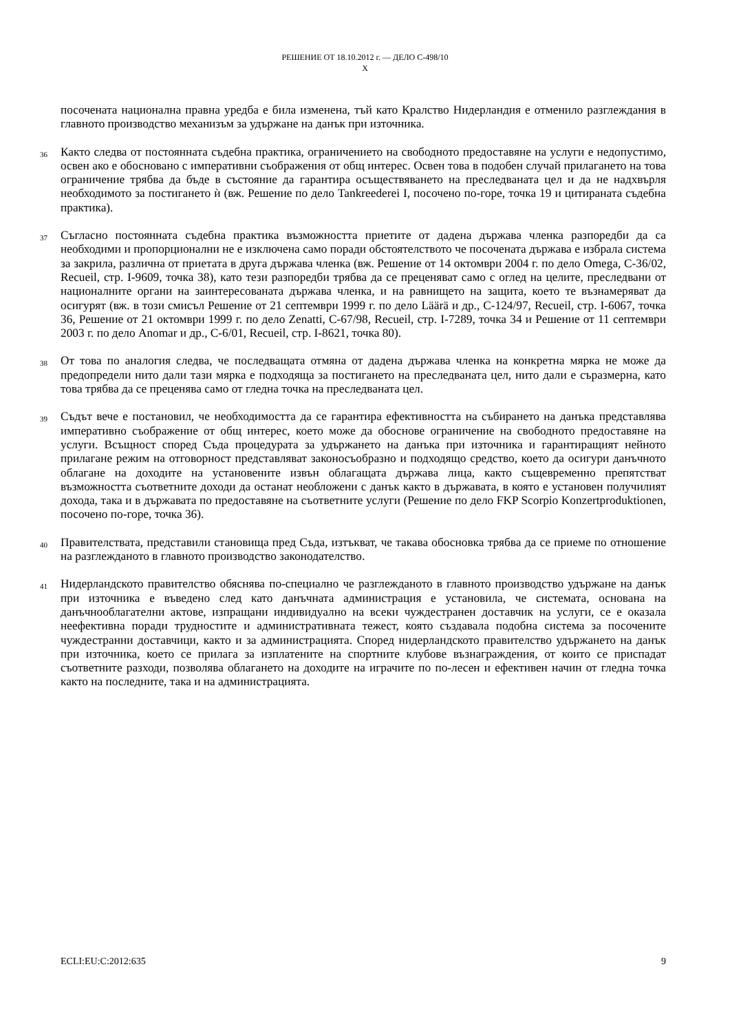РЕШЕНИЕ ОТ 18.10.2012 г. — ДЕЛО C-498/10
X
посочената национална правна уредба е била изменена, тъй като Кралство Нидерландия е отменило разглеждания в главното производство механизъм за удържане на данък при източника.
36 Както следва от постоянната съдебна практика, ограничението на свободното предоставяне на услуги е недопустимо, освен ако е обосновано с императивни съображения от общ интерес. Освен това в подобен случай прилагането на това ограничение трябва да бъде в състояние да гарантира осъществяването на преследваната цел и да не надхвърля необходимото за постигането ѝ (вж. Решение по дело Tankreederei I, посочено по-горе, точка 19 и цитираната съдебна практика).
37 Съгласно постоянната съдебна практика възможността приетите от дадена държава членка разпоредби да са необходими и пропорционални не е изключена само поради обстоятелството че посочената държава е избрала система за закрила, различна от приетата в друга държава членка (вж. Решение от 14 октомври 2004 г. по дело Omega, C-36/02, Recueil, стр. I-9609, точка 38), като тези разпоредби трябва да се преценяват само с оглед на целите, преследвани от националните органи на заинтересованата държава членка, и на равнището на защита, което те възнамеряват да осигурят (вж. в този смисъл Решение от 21 септември 1999 г. по дело Läärä и др., C-124/97, Recueil, стр. I-6067, точка 36, Решение от 21 октомври 1999 г. по дело Zenatti, C-67/98, Recueil, стр. I-7289, точка 34 и Решение от 11 септември 2003 г. по дело Anomar и др., C-6/01, Recueil, стр. I-8621, точка 80).
38 От това по аналогия следва, че последващата отмяна от дадена държава членка на конкретна мярка не може да предопредели нито дали тази мярка е подходяща за постигането на преследваната цел, нито дали е съразмерна, като това трябва да се преценява само от гледна точка на преследваната цел.
39 Съдът вече е постановил, че необходимостта да се гарантира ефективността на събирането на данъка представлява императивно съображение от общ интерес, което може да обоснове ограничение на свободното предоставяне на услуги. Всъщност според Съда процедурата за удържането на данъка при източника и гарантиращият нейното прилагане режим на отговорност представляват законосъобразно и подходящо средство, което да осигури данъчното облагане на доходите на установените извън облагащата държава лица, както същевременно препятстват възможността съответните доходи да останат необложени с данък както в държавата, в която е установен получилият дохода, така и в държавата по предоставяне на съответните услуги (Решение по дело FKP Scorpio Konzertproduktionen, посочено по-горе, точка 36).
40 Правителствата, представили становища пред Съда, изтъкват, че такава обосновка трябва да се приеме по отношение на разглежданото в главното производство законодателство.
41 Нидерландското правителство обяснява по-специално че разглежданото в главното производство удържане на данък при източника е въведено след като данъчната администрация е установила, че системата, основана на данъчнооблагателни актове, изпращани индивидуално на всеки чуждестранен доставчик на услуги, се е оказала неефективна поради трудностите и административната тежест, която създавала подобна система за посочените чуждестранни доставчици, както и за администрацията. Според нидерландското правителство удържането на данък при източника, което се прилага за изплатените на спортните клубове възнаграждения, от които се приспадат съответните разходи, позволява облагането на доходите на играчите по по-лесен и ефективен начин от гледна точка както на последните, така и на администрацията.
ECLI:EU:C:2012:635 9